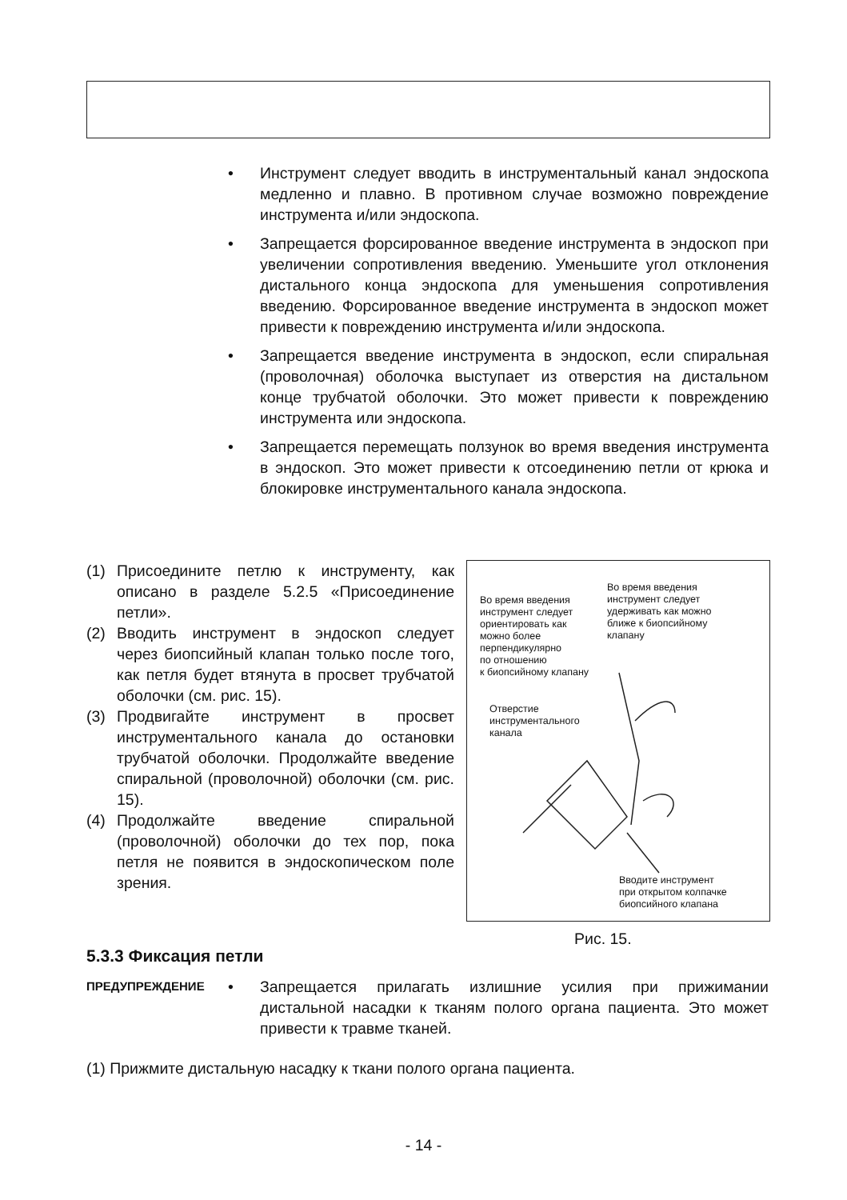• Инструмент следует вводить в инструментальный канал эндоскопа медленно и плавно. В противном случае возможно повреждение инструмента и/или эндоскопа.
• Запрещается форсированное введение инструмента в эндоскоп при увеличении сопротивления введению. Уменьшите угол отклонения дистального конца эндоскопа для уменьшения сопротивления введению. Форсированное введение инструмента в эндоскоп может привести к повреждению инструмента и/или эндоскопа.
• Запрещается введение инструмента в эндоскоп, если спиральная (проволочная) оболочка выступает из отверстия на дистальном конце трубчатой оболочки. Это может привести к повреждению инструмента или эндоскопа.
• Запрещается перемещать ползунок во время введения инструмента в эндоскоп. Это может привести к отсоединению петли от крюка и блокировке инструментального канала эндоскопа.
(1) Присоедините петлю к инструменту, как описано в разделе 5.2.5 «Присоединение петли».
(2) Вводить инструмент в эндоскоп следует через биопсийный клапан только после того, как петля будет втянута в просвет трубчатой оболочки (см. рис. 15).
(3) Продвигайте инструмент в просвет инструментального канала до остановки трубчатой оболочки. Продолжайте введение спиральной (проволочной) оболочки (см. рис. 15).
(4) Продолжайте введение спиральной (проволочной) оболочки до тех пор, пока петля не появится в эндоскопическом поле зрения.
Во время введения
инструмент следует
удерживать как можно
ближе к биопсийному
клапану
Во время введения
инструмент следует
ориентировать как
можно более
перпендикулярно
по отношению
к биопсийному клапану
Отверстие
инструментального
канала
Вводите инструмент
при открытом колпачке
биопсийного клапана
Рис. 15.
5.3.3 Фиксация петли
ПРЕДУПРЕЖДЕНИЕ • Запрещается прилагать излишние усилия при прижимании дистальной насадки к тканям полого органа пациента. Это может привести к травме тканей.
(1) Прижмите дистальную насадку к ткани полого органа пациента.
- 14 -